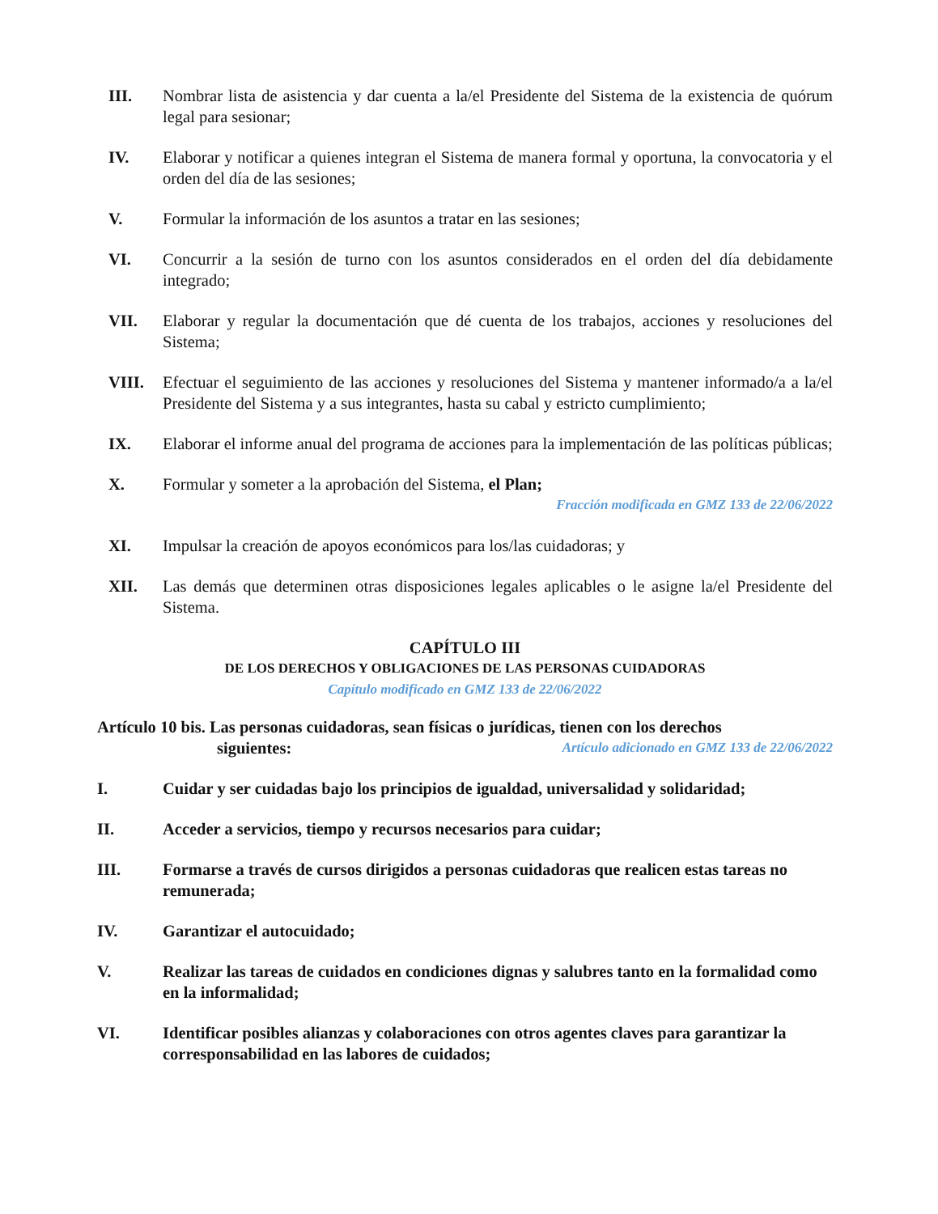III. Nombrar lista de asistencia y dar cuenta a la/el Presidente del Sistema de la existencia de quórum legal para sesionar;
IV. Elaborar y notificar a quienes integran el Sistema de manera formal y oportuna, la convocatoria y el orden del día de las sesiones;
V. Formular la información de los asuntos a tratar en las sesiones;
VI. Concurrir a la sesión de turno con los asuntos considerados en el orden del día debidamente integrado;
VII. Elaborar y regular la documentación que dé cuenta de los trabajos, acciones y resoluciones del Sistema;
VIII. Efectuar el seguimiento de las acciones y resoluciones del Sistema y mantener informado/a a la/el Presidente del Sistema y a sus integrantes, hasta su cabal y estricto cumplimiento;
IX. Elaborar el informe anual del programa de acciones para la implementación de las políticas públicas;
X. Formular y someter a la aprobación del Sistema, el Plan;
Fracción modificada en GMZ 133 de 22/06/2022
XI. Impulsar la creación de apoyos económicos para los/las cuidadoras; y
XII. Las demás que determinen otras disposiciones legales aplicables o le asigne la/el Presidente del Sistema.
CAPÍTULO III
DE LOS DERECHOS Y OBLIGACIONES DE LAS PERSONAS CUIDADORAS
Capítulo modificado en GMZ 133 de 22/06/2022
Artículo 10 bis. Las personas cuidadoras, sean físicas o jurídicas, tienen con los derechos
siguientes: Artículo adicionado en GMZ 133 de 22/06/2022
I. Cuidar y ser cuidadas bajo los principios de igualdad, universalidad y solidaridad;
II. Acceder a servicios, tiempo y recursos necesarios para cuidar;
III. Formarse a través de cursos dirigidos a personas cuidadoras que realicen estas tareas no remunerada;
IV. Garantizar el autocuidado;
V. Realizar las tareas de cuidados en condiciones dignas y salubres tanto en la formalidad como en la informalidad;
VI. Identificar posibles alianzas y colaboraciones con otros agentes claves para garantizar la corresponsabilidad en las labores de cuidados;